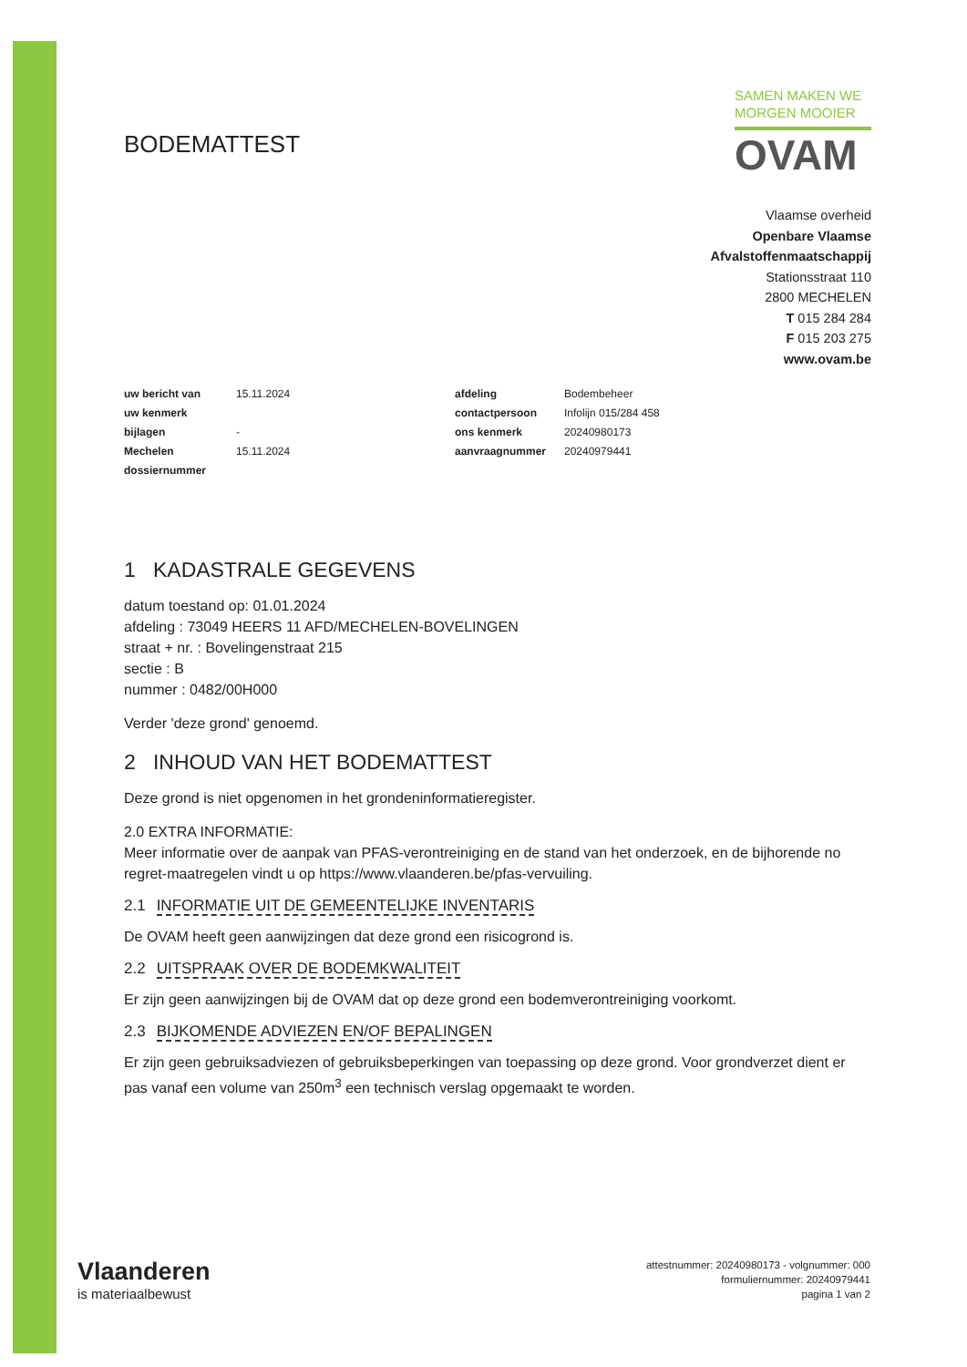BODEMATTEST
SAMEN MAKEN WE
MORGEN MOOIER
OVAM
Vlaamse overheid
Openbare Vlaamse
Afvalstoffenmaatschappij
Stationsstraat 110
2800 MECHELEN
T 015 284 284
F 015 203 275
www.ovam.be
| uw bericht van | 15.11.2024 | afdeling | Bodembeheer |
| uw kenmerk | | contactpersoon | Infolijn 015/284 458 |
| bijlagen | - | ons kenmerk | 20240980173 |
| Mechelen | 15.11.2024 | aanvraagnummer | 20240979441 |
| dossiernummer | | | |
1 KADASTRALE GEGEVENS
datum toestand op: 01.01.2024
afdeling : 73049 HEERS 11 AFD/MECHELEN-BOVELINGEN
straat + nr. : Bovelingenstraat 215
sectie : B
nummer : 0482/00H000
Verder 'deze grond' genoemd.
2 INHOUD VAN HET BODEMATTEST
Deze grond is niet opgenomen in het grondeninformatieregister.
2.0 EXTRA INFORMATIE:
Meer informatie over de aanpak van PFAS-verontreiniging en de stand van het onderzoek, en de bijhorende no regret-maatregelen vindt u op https://www.vlaanderen.be/pfas-vervuiling.
2.1 INFORMATIE UIT DE GEMEENTELIJKE INVENTARIS
De OVAM heeft geen aanwijzingen dat deze grond een risicogrond is.
2.2 UITSPRAAK OVER DE BODEMKWALITEIT
Er zijn geen aanwijzingen bij de OVAM dat op deze grond een bodemverontreiniging voorkomt.
2.3 BIJKOMENDE ADVIEZEN EN/OF BEPALINGEN
Er zijn geen gebruiksadviezen of gebruiksbeperkingen van toepassing op deze grond. Voor grondverzet dient er pas vanaf een volume van 250m<sup>3</sup> een technisch verslag opgemaakt te worden.
Vlaanderen
is materiaalbewust
attestnummer: 20240980173 - volgnummer: 000
formuliernummer: 20240979441
pagina 1 van 2